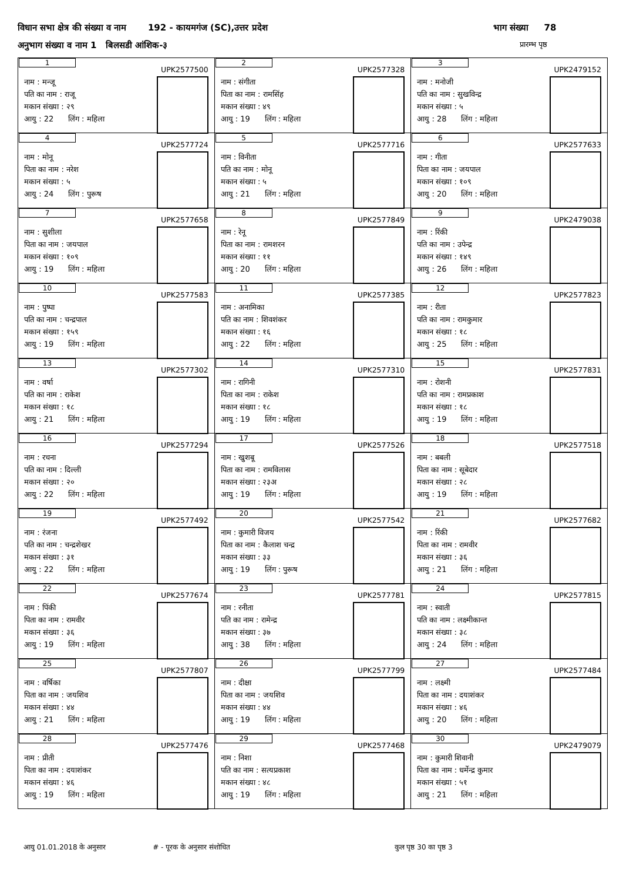विधान सभा क्षेत्र की संख्या व नाम 192 - कायमगंज (SC),उत्तर प्रदेश भाग संख्या 78
अनुभाग संख्या व नाम 1 बिलसडी आंशिक-३ प्रारम्भ पृष्ठ
| 1 UPK2577500 नाम : मन्जू पति का नाम : राजू मकान संख्या : २९ आयु : 22 लिंग : महिला | 2 UPK2577328 नाम : संगीता पिता का नाम : रामसिंह मकान संख्या : ४९ आयु : 19 लिंग : महिला | 3 UPK2479152 नाम : मनोजी पति का नाम : सुखविन्द्र मकान संख्या : ५ आयु : 28 लिंग : महिला |
| 4 UPK2577724 नाम : मोनू पिता का नाम : नरेश मकान संख्या : ५ आयु : 24 लिंग : पुरूष | 5 UPK2577716 नाम : विनीता पति का नाम : मोनू मकान संख्या : ५ आयु : 21 लिंग : महिला | 6 UPK2577633 नाम : गीता पिता का नाम : जयपाल मकान संख्या : १०९ आयु : 20 लिंग : महिला |
| 7 UPK2577658 नाम : सुशीला पिता का नाम : जयपाल मकान संख्या : १०९ आयु : 19 लिंग : महिला | 8 UPK2577849 नाम : रेनू पिता का नाम : रामशरन मकान संख्या : ११ आयु : 20 लिंग : महिला | 9 UPK2479038 नाम : रिंकी पति का नाम : उपेन्द्र मकान संख्या : १४९ आयु : 26 लिंग : महिला |
| 10 UPK2577583 नाम : पुष्पा पति का नाम : चन्द्रपाल मकान संख्या : १५९ आयु : 19 लिंग : महिला | 11 UPK2577385 नाम : अनामिका पति का नाम : शिवशंकर मकान संख्या : १६ आयु : 22 लिंग : महिला | 12 UPK2577823 नाम : रीता पति का नाम : रामकुमार मकान संख्या : १८ आयु : 25 लिंग : महिला |
| 13 UPK2577302 नाम : वर्षा पति का नाम : राकेश मकान संख्या : १८ आयु : 21 लिंग : महिला | 14 UPK2577310 नाम : रागिनी पिता का नाम : राकेश मकान संख्या : १८ आयु : 19 लिंग : महिला | 15 UPK2577831 नाम : रोशनी पति का नाम : रामप्रकाश मकान संख्या : १८ आयु : 19 लिंग : महिला |
| 16 UPK2577294 नाम : रचना पति का नाम : दिल्ली मकान संख्या : २० आयु : 22 लिंग : महिला | 17 UPK2577526 नाम : खुशबू पिता का नाम : रामविलास मकान संख्या : २३अ आयु : 19 लिंग : महिला | 18 UPK2577518 नाम : बबली पिता का नाम : सूबेदार मकान संख्या : २८ आयु : 19 लिंग : महिला |
| 19 UPK2577492 नाम : रंजना पति का नाम : चन्द्रशेखर मकान संख्या : ३१ आयु : 22 लिंग : महिला | 20 UPK2577542 नाम : कुमारी विजय पिता का नाम : कैलाश चन्द्र मकान संख्या : ३३ आयु : 19 लिंग : पुरूष | 21 UPK2577682 नाम : रिंकी पिता का नाम : रामवीर मकान संख्या : ३६ आयु : 21 लिंग : महिला |
| 22 UPK2577674 नाम : पिंकी पिता का नाम : रामवीर मकान संख्या : ३६ आयु : 19 लिंग : महिला | 23 UPK2577781 नाम : रनीता पति का नाम : रामेन्द्र मकान संख्या : ३७ आयु : 38 लिंग : महिला | 24 UPK2577815 नाम : स्वाती पति का नाम : लक्ष्मीकान्त मकान संख्या : ३८ आयु : 24 लिंग : महिला |
| 25 UPK2577807 नाम : वर्षिका पिता का नाम : जयशिव मकान संख्या : ४४ आयु : 21 लिंग : महिला | 26 UPK2577799 नाम : दीक्षा पिता का नाम : जयशिव मकान संख्या : ४४ आयु : 19 लिंग : महिला | 27 UPK2577484 नाम : लक्ष्मी पिता का नाम : दयाशंकर मकान संख्या : ४६ आयु : 20 लिंग : महिला |
| 28 UPK2577476 नाम : प्रीती पिता का नाम : दयाशंकर मकान संख्या : ४६ आयु : 19 लिंग : महिला | 29 UPK2577468 नाम : निशा पति का नाम : सत्यप्रकाश मकान संख्या : ४८ आयु : 19 लिंग : महिला | 30 UPK2479079 नाम : कुमारी शिवानी पिता का नाम : धर्मेन्द्र कुमार मकान संख्या : ५१ आयु : 21 लिंग : महिला |
आयु 01.01.2018 के अनुसार # - पूरक के अनुसार संशोधित कुल पृष्ठ 30 का पृष्ठ 3